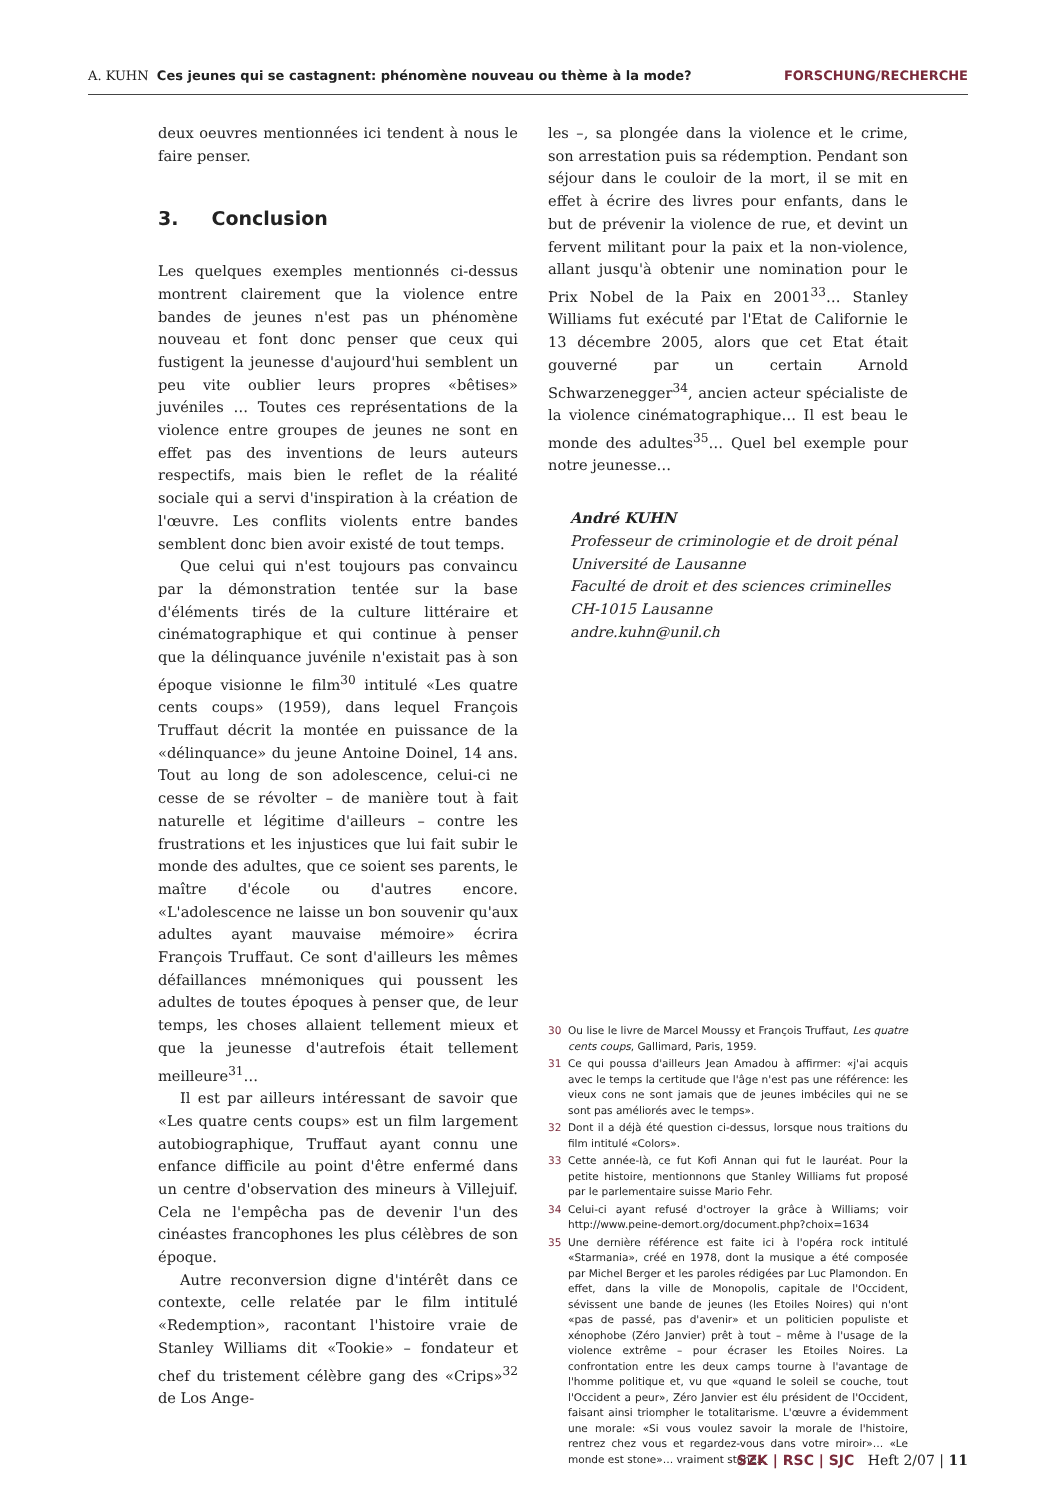A. KUHN Ces jeunes qui se castagnent: phénomène nouveau ou thème à la mode? FORSCHUNG/RECHERCHE
deux oeuvres mentionnées ici tendent à nous le faire penser.
3. Conclusion
Les quelques exemples mentionnés ci-dessus montrent clairement que la violence entre bandes de jeunes n'est pas un phénomène nouveau et font donc penser que ceux qui fustigent la jeunesse d'aujourd'hui semblent un peu vite oublier leurs propres «bêtises» juvéniles … Toutes ces représentations de la violence entre groupes de jeunes ne sont en effet pas des inventions de leurs auteurs respectifs, mais bien le reflet de la réalité sociale qui a servi d'inspiration à la création de l'œuvre. Les conflits violents entre bandes semblent donc bien avoir existé de tout temps.
Que celui qui n'est toujours pas convaincu par la démonstration tentée sur la base d'éléments tirés de la culture littéraire et cinématographique et qui continue à penser que la délinquance juvénile n'existait pas à son époque visionne le film<sup>30</sup> intitulé «Les quatre cents coups» (1959), dans lequel François Truffaut décrit la montée en puissance de la «délinquance» du jeune Antoine Doinel, 14 ans. Tout au long de son adolescence, celui-ci ne cesse de se révolter – de manière tout à fait naturelle et légitime d'ailleurs – contre les frustrations et les injustices que lui fait subir le monde des adultes, que ce soient ses parents, le maître d'école ou d'autres encore. «L'adolescence ne laisse un bon souvenir qu'aux adultes ayant mauvaise mémoire» écrira François Truffaut. Ce sont d'ailleurs les mêmes défaillances mnémoniques qui poussent les adultes de toutes époques à penser que, de leur temps, les choses allaient tellement mieux et que la jeunesse d'autrefois était tellement meilleure<sup>31</sup>…
Il est par ailleurs intéressant de savoir que «Les quatre cents coups» est un film largement autobiographique, Truffaut ayant connu une enfance difficile au point d'être enfermé dans un centre d'observation des mineurs à Villejuif. Cela ne l'empêcha pas de devenir l'un des cinéastes francophones les plus célèbres de son époque.
Autre reconversion digne d'intérêt dans ce contexte, celle relatée par le film intitulé «Redemption», racontant l'histoire vraie de Stanley Williams dit «Tookie» – fondateur et chef du tristement célèbre gang des «Crips»<sup>32</sup> de Los Ange-
les –, sa plongée dans la violence et le crime, son arrestation puis sa rédemption. Pendant son séjour dans le couloir de la mort, il se mit en effet à écrire des livres pour enfants, dans le but de prévenir la violence de rue, et devint un fervent militant pour la paix et la non-violence, allant jusqu'à obtenir une nomination pour le Prix Nobel de la Paix en 2001<sup>33</sup>… Stanley Williams fut exécuté par l'Etat de Californie le 13 décembre 2005, alors que cet Etat était gouverné par un certain Arnold Schwarzenegger<sup>34</sup>, ancien acteur spécialiste de la violence cinématographique… Il est beau le monde des adultes<sup>35</sup>… Quel bel exemple pour notre jeunesse…
André KUHN
Professeur de criminologie et de droit pénal
Université de Lausanne
Faculté de droit et des sciences criminelles
CH-1015 Lausanne
andre.kuhn@unil.ch
30 Ou lise le livre de Marcel Moussy et François Truffaut, Les quatre cents coups, Gallimard, Paris, 1959.
31 Ce qui poussa d'ailleurs Jean Amadou à affirmer: «j'ai acquis avec le temps la certitude que l'âge n'est pas une référence: les vieux cons ne sont jamais que de jeunes imbéciles qui ne se sont pas améliorés avec le temps».
32 Dont il a déjà été question ci-dessus, lorsque nous traitions du film intitulé «Colors».
33 Cette année-là, ce fut Kofi Annan qui fut le lauréat. Pour la petite histoire, mentionnons que Stanley Williams fut proposé par le parlementaire suisse Mario Fehr.
34 Celui-ci ayant refusé d'octroyer la grâce à Williams; voir http://www.peine-demort.org/document.php?choix=1634
35 Une dernière référence est faite ici à l'opéra rock intitulé «Starmania», créé en 1978, dont la musique a été composée par Michel Berger et les paroles rédigées par Luc Plamondon. En effet, dans la ville de Monopolis, capitale de l'Occident, sévissent une bande de jeunes (les Etoiles Noires) qui n'ont «pas de passé, pas d'avenir» et un politicien populiste et xénophobe (Zéro Janvier) prêt à tout – même à l'usage de la violence extrême – pour écraser les Etoiles Noires. La confrontation entre les deux camps tourne à l'avantage de l'homme politique et, vu que «quand le soleil se couche, tout l'Occident a peur», Zéro Janvier est élu président de l'Occident, faisant ainsi triompher le totalitarisme. L'œuvre a évidemment une morale: «Si vous voulez savoir la morale de l'histoire, rentrez chez vous et regardez-vous dans votre miroir»… «Le monde est stone»… vraiment stone…
SZK | RSC | SJC Heft 2/07 | 11